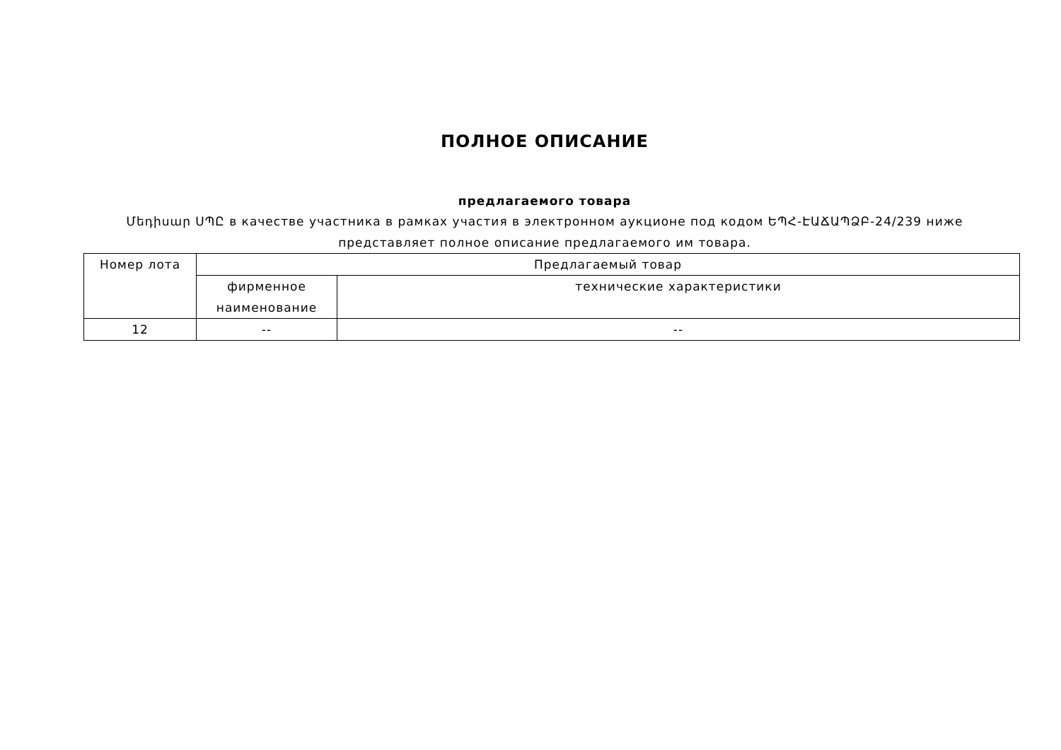ПОЛНОЕ ОПИСАНИЕ
предлагаемого товара
Մեդիսար ՍՊԸ в качестве участника в рамках участия в электронном аукционе под кодом ԵՊՀ-ԷԱՃԱՊՁԲ-24/239 ниже представляет полное описание предлагаемого им товара.
| Номер лота | Предлагаемый товар | |
| --- | --- | --- |
| | фирменное наименование | технические характеристики |
| 12 | -- | -- |